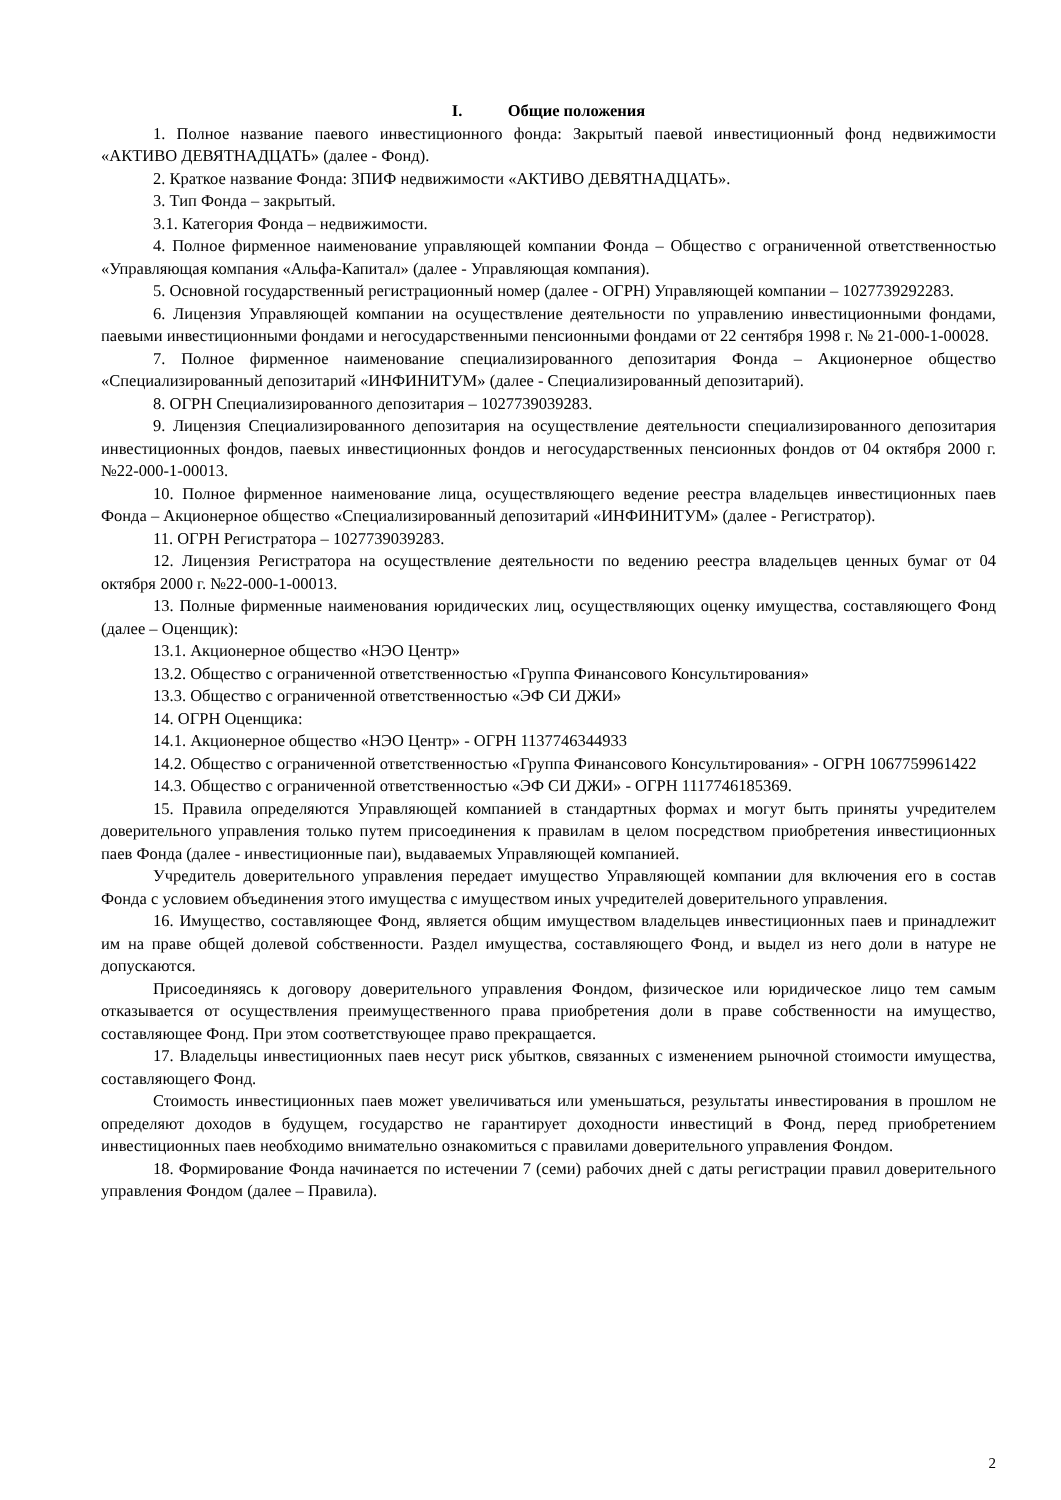I. Общие положения
1. Полное название паевого инвестиционного фонда: Закрытый паевой инвестиционный фонд недвижимости «АКТИВО ДЕВЯТНАДЦАТЬ» (далее - Фонд).
2. Краткое название Фонда: ЗПИФ недвижимости «АКТИВО ДЕВЯТНАДЦАТЬ».
3. Тип Фонда – закрытый.
3.1. Категория Фонда – недвижимости.
4. Полное фирменное наименование управляющей компании Фонда – Общество с ограниченной ответственностью «Управляющая компания «Альфа-Капитал» (далее - Управляющая компания).
5. Основной государственный регистрационный номер (далее - ОГРН) Управляющей компании – 1027739292283.
6. Лицензия Управляющей компании на осуществление деятельности по управлению инвестиционными фондами, паевыми инвестиционными фондами и негосударственными пенсионными фондами от 22 сентября 1998 г. № 21-000-1-00028.
7. Полное фирменное наименование специализированного депозитария Фонда – Акционерное общество «Специализированный депозитарий «ИНФИНИТУМ» (далее - Специализированный депозитарий).
8. ОГРН Специализированного депозитария – 1027739039283.
9. Лицензия Специализированного депозитария на осуществление деятельности специализированного депозитария инвестиционных фондов, паевых инвестиционных фондов и негосударственных пенсионных фондов от 04 октября 2000 г. №22-000-1-00013.
10. Полное фирменное наименование лица, осуществляющего ведение реестра владельцев инвестиционных паев Фонда – Акционерное общество «Специализированный депозитарий «ИНФИНИТУМ» (далее - Регистратор).
11. ОГРН Регистратора – 1027739039283.
12. Лицензия Регистратора на осуществление деятельности по ведению реестра владельцев ценных бумаг от 04 октября 2000 г. №22-000-1-00013.
13. Полные фирменные наименования юридических лиц, осуществляющих оценку имущества, составляющего Фонд (далее – Оценщик):
13.1. Акционерное общество «НЭО Центр»
13.2. Общество с ограниченной ответственностью «Группа Финансового Консультирования»
13.3. Общество с ограниченной ответственностью «ЭФ СИ ДЖИ»
14. ОГРН Оценщика:
14.1. Акционерное общество «НЭО Центр» - ОГРН 1137746344933
14.2. Общество с ограниченной ответственностью «Группа Финансового Консультирования» - ОГРН 1067759961422
14.3. Общество с ограниченной ответственностью «ЭФ СИ ДЖИ» - ОГРН 1117746185369.
15. Правила определяются Управляющей компанией в стандартных формах и могут быть приняты учредителем доверительного управления только путем присоединения к правилам в целом посредством приобретения инвестиционных паев Фонда (далее - инвестиционные паи), выдаваемых Управляющей компанией.
Учредитель доверительного управления передает имущество Управляющей компании для включения его в состав Фонда с условием объединения этого имущества с имуществом иных учредителей доверительного управления.
16. Имущество, составляющее Фонд, является общим имуществом владельцев инвестиционных паев и принадлежит им на праве общей долевой собственности. Раздел имущества, составляющего Фонд, и выдел из него доли в натуре не допускаются.
Присоединяясь к договору доверительного управления Фондом, физическое или юридическое лицо тем самым отказывается от осуществления преимущественного права приобретения доли в праве собственности на имущество, составляющее Фонд. При этом соответствующее право прекращается.
17. Владельцы инвестиционных паев несут риск убытков, связанных с изменением рыночной стоимости имущества, составляющего Фонд.
Стоимость инвестиционных паев может увеличиваться или уменьшаться, результаты инвестирования в прошлом не определяют доходов в будущем, государство не гарантирует доходности инвестиций в Фонд, перед приобретением инвестиционных паев необходимо внимательно ознакомиться с правилами доверительного управления Фондом.
18. Формирование Фонда начинается по истечении 7 (семи) рабочих дней с даты регистрации правил доверительного управления Фондом (далее – Правила).
2